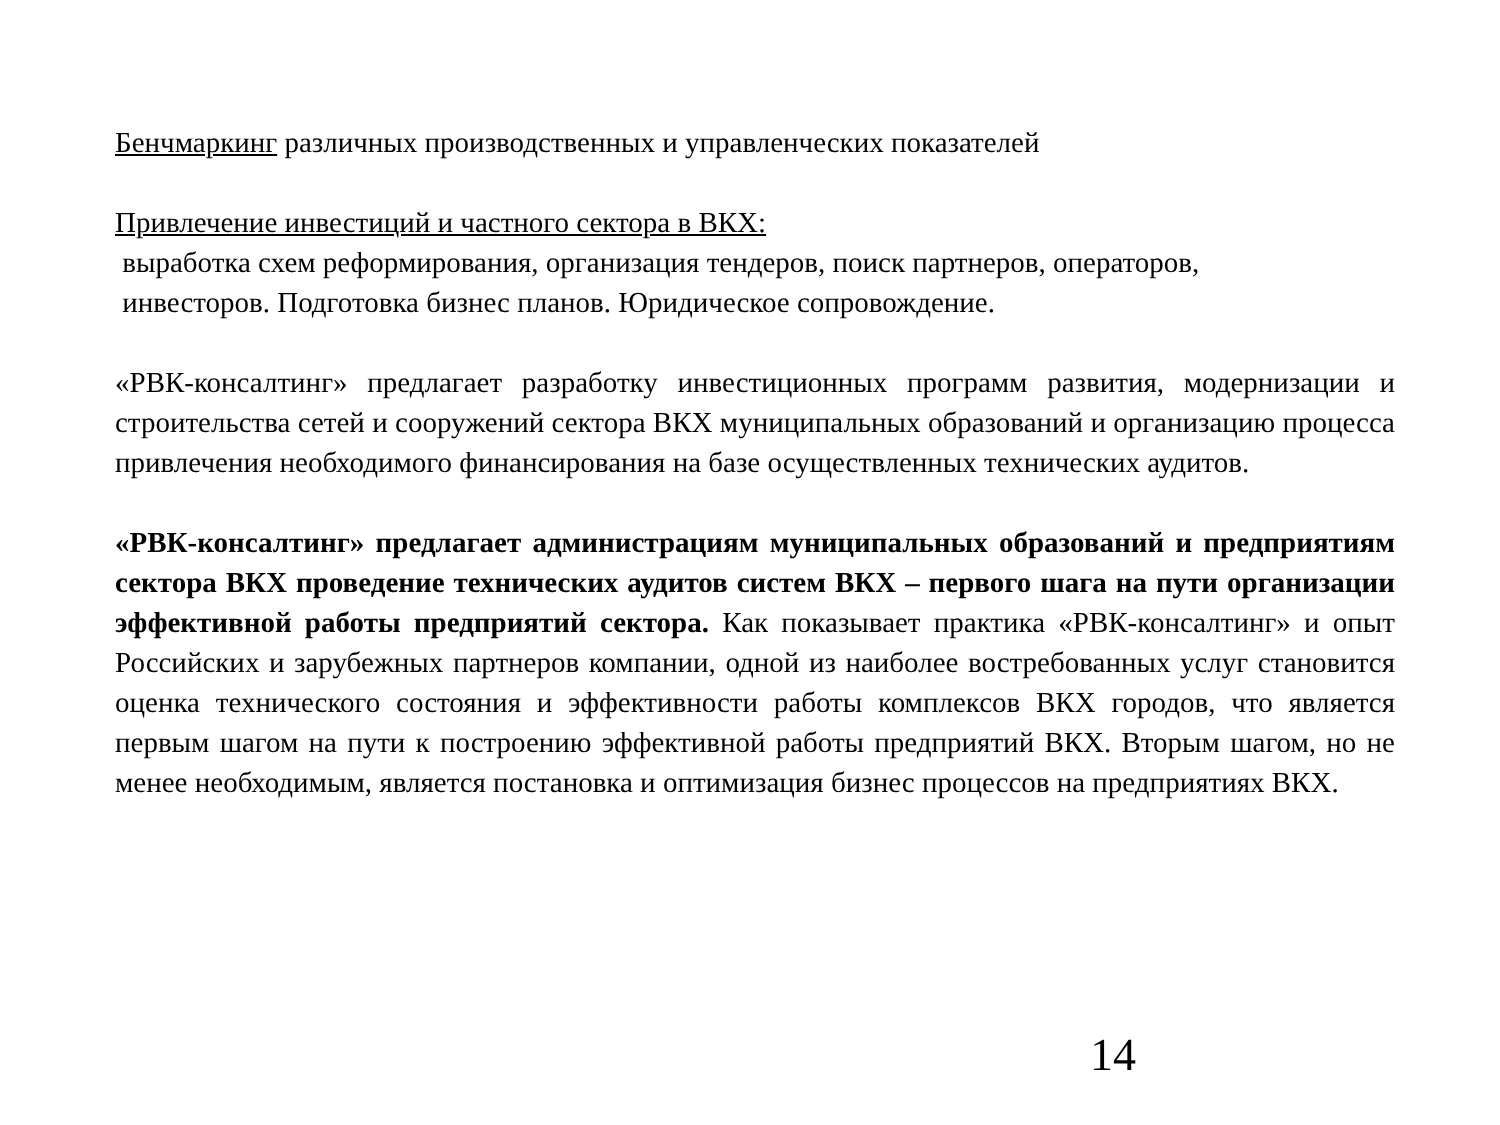Бенчмаркинг различных производственных и управленческих показателей
Привлечение инвестиций и частного сектора в ВКХ:
выработка схем реформирования, организация тендеров, поиск партнеров, операторов,
инвесторов. Подготовка бизнес планов. Юридическое сопровождение.
«РВК-консалтинг» предлагает разработку инвестиционных программ развития, модернизации и строительства сетей и сооружений сектора ВКХ муниципальных образований и организацию процесса привлечения необходимого финансирования на базе осуществленных технических аудитов.
«РВК-консалтинг» предлагает администрациям муниципальных образований и предприятиям сектора ВКХ проведение технических аудитов систем ВКХ – первого шага на пути организации эффективной работы предприятий сектора. Как показывает практика «РВК-консалтинг» и опыт Российских и зарубежных партнеров компании, одной из наиболее востребованных услуг становится оценка технического состояния и эффективности работы комплексов ВКХ городов, что является первым шагом на пути к построению эффективной работы предприятий ВКХ. Вторым шагом, но не менее необходимым, является постановка и оптимизация бизнес процессов на предприятиях ВКХ.
14